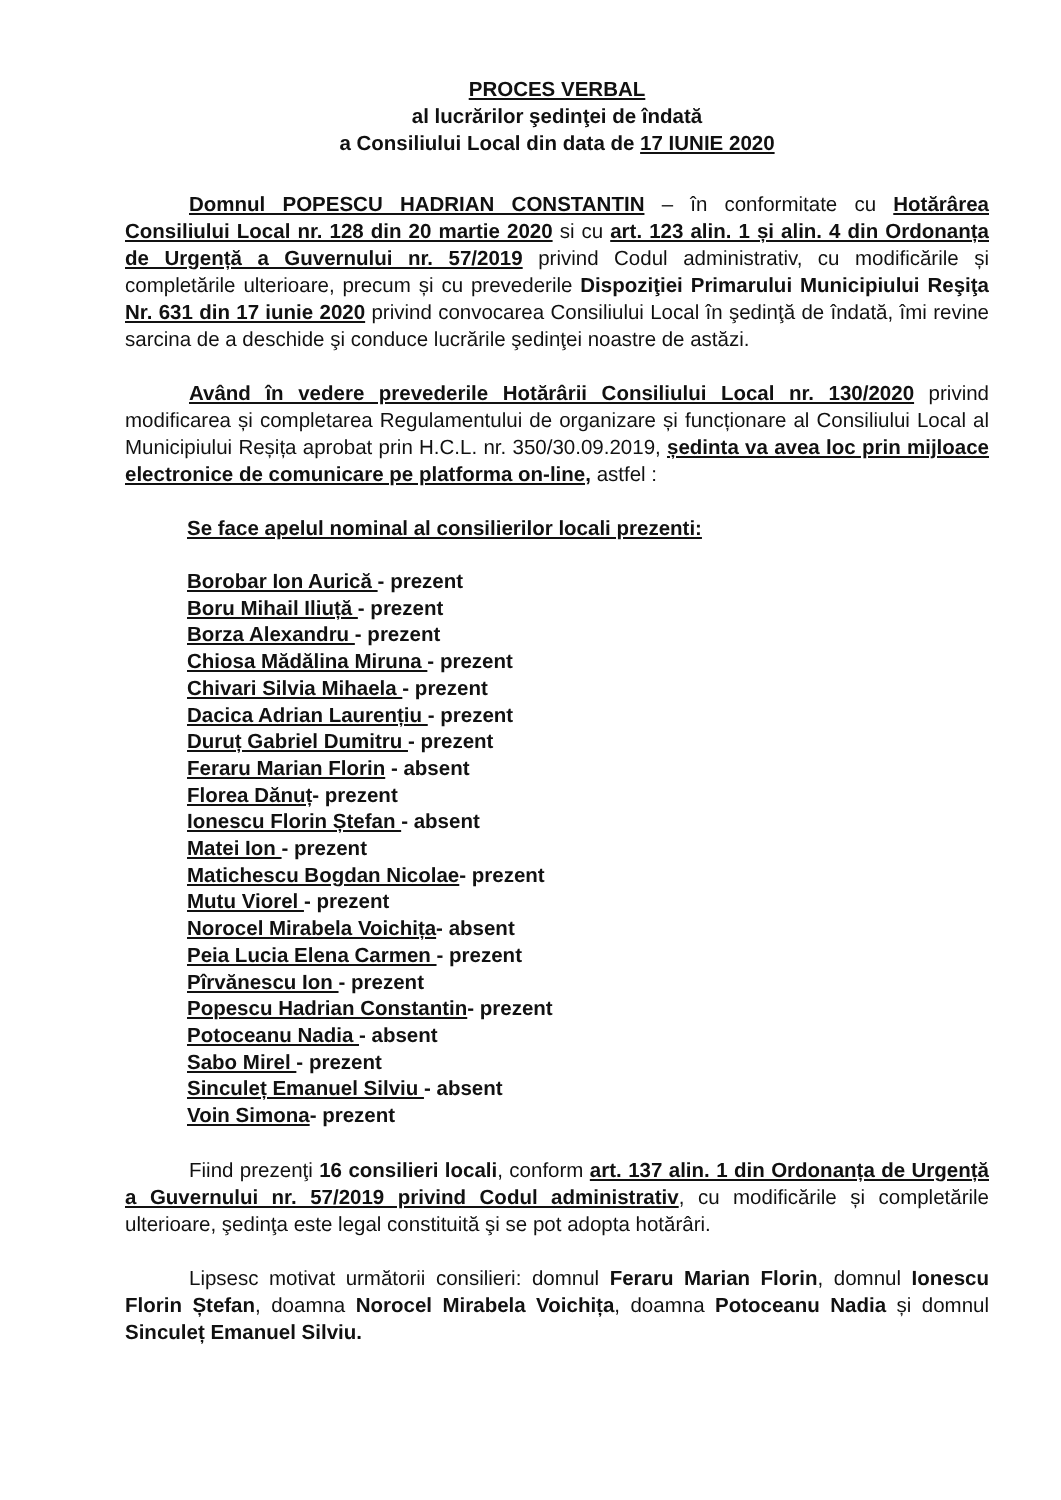PROCES VERBAL
al lucrărilor şedinţei de îndată
a Consiliului Local din data de 17 IUNIE 2020
Domnul POPESCU HADRIAN CONSTANTIN – în conformitate cu Hotărârea Consiliului Local nr. 128 din 20 martie 2020 si cu art. 123 alin. 1 și alin. 4 din Ordonanța de Urgență a Guvernului nr. 57/2019 privind Codul administrativ, cu modificările și completările ulterioare, precum și cu prevederile Dispoziţiei Primarului Municipiului Reşiţa Nr. 631 din 17 iunie 2020 privind convocarea Consiliului Local în şedinţă de îndată, îmi revine sarcina de a deschide şi conduce lucrările şedinţei noastre de astăzi.
Având în vedere prevederile Hotărârii Consiliului Local nr. 130/2020 privind modificarea și completarea Regulamentului de organizare și funcționare al Consiliului Local al Municipiului Reșița aprobat prin H.C.L. nr. 350/30.09.2019, ședinta va avea loc prin mijloace electronice de comunicare pe platforma on-line, astfel :
Se face apelul nominal al consilierilor locali prezenti:
Borobar Ion Aurică - prezent
Boru Mihail Iliuță - prezent
Borza Alexandru - prezent
Chiosa Mădălina Miruna - prezent
Chivari Silvia Mihaela - prezent
Dacica Adrian Laurențiu - prezent
Duruț Gabriel Dumitru - prezent
Feraru Marian Florin - absent
Florea Dănuț- prezent
Ionescu Florin Ștefan - absent
Matei Ion - prezent
Matichescu Bogdan Nicolae- prezent
Mutu Viorel - prezent
Norocel Mirabela Voichița- absent
Peia Lucia Elena Carmen - prezent
Pîrvănescu Ion - prezent
Popescu Hadrian Constantin- prezent
Potoceanu Nadia - absent
Sabo Mirel - prezent
Sinculeț Emanuel Silviu - absent
Voin Simona- prezent
Fiind prezenţi 16 consilieri locali, conform art. 137 alin. 1 din Ordonanța de Urgență a Guvernului nr. 57/2019 privind Codul administrativ, cu modificările și completările ulterioare, şedinţa este legal constituită şi se pot adopta hotărâri.
Lipsesc motivat următorii consilieri: domnul Feraru Marian Florin, domnul Ionescu Florin Ștefan, doamna Norocel Mirabela Voichița, doamna Potoceanu Nadia și domnul Sinculeț Emanuel Silviu.